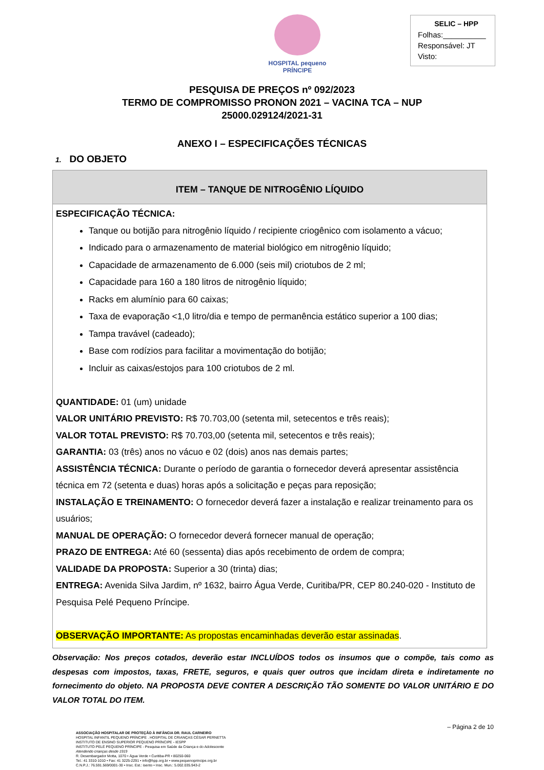HOSPITAL pequeno PRÍNCIPE
SELIC – HPP
Folhas:__________
Responsável: JT
Visto:
PESQUISA DE PREÇOS nº 092/2023
TERMO DE COMPROMISSO PRONON 2021 – VACINA TCA – NUP
25000.029124/2021-31
ANEXO I – ESPECIFICAÇÕES TÉCNICAS
1. DO OBJETO
| ITEM – TANQUE DE NITROGÊNIO LÍQUIDO |
| --- |
| ESPECIFICAÇÃO TÉCNICA: Tanque ou botijão para nitrogênio líquido / recipiente criogênico com isolamento a vácuo; Indicado para o armazenamento de material biológico em nitrogênio líquido; Capacidade de armazenamento de 6.000 (seis mil) criotubos de 2 ml; Capacidade para 160 a 180 litros de nitrogênio líquido; Racks em alumínio para 60 caixas; Taxa de evaporação <1,0 litro/dia e tempo de permanência estático superior a 100 dias; Tampa travável (cadeado); Base com rodízios para facilitar a movimentação do botijão; Incluir as caixas/estojos para 100 criotubos de 2 ml. QUANTIDADE: 01 (um) unidade VALOR UNITÁRIO PREVISTO: R$ 70.703,00 (setenta mil, setecentos e três reais); VALOR TOTAL PREVISTO: R$ 70.703,00 (setenta mil, setecentos e três reais); GARANTIA: 03 (três) anos no vácuo e 02 (dois) anos nas demais partes; ASSISTÊNCIA TÉCNICA: Durante o período de garantia o fornecedor deverá apresentar assistência técnica em 72 (setenta e duas) horas após a solicitação e peças para reposição; INSTALAÇÃO E TREINAMENTO: O fornecedor deverá fazer a instalação e realizar treinamento para os usuários; MANUAL DE OPERAÇÃO: O fornecedor deverá fornecer manual de operação; PRAZO DE ENTREGA: Até 60 (sessenta) dias após recebimento de ordem de compra; VALIDADE DA PROPOSTA: Superior a 30 (trinta) dias; ENTREGA: Avenida Silva Jardim, nº 1632, bairro Água Verde, Curitiba/PR, CEP 80.240-020 - Instituto de Pesquisa Pelé Pequeno Príncipe. OBSERVAÇÃO IMPORTANTE: As propostas encaminhadas deverão estar assinadas . |
Observação: Nos preços cotados, deverão estar INCLUÍDOS todos os insumos que o compõe, tais como as despesas com impostos, taxas, FRETE, seguros, e quais quer outros que incidam direta e indiretamente no fornecimento do objeto. NA PROPOSTA DEVE CONTER A DESCRIÇÃO TÃO SOMENTE DO VALOR UNITÁRIO E DO VALOR TOTAL DO ITEM.
– Página 2 de 10
ASSOCIAÇÃO HOSPITALAR DE PROTEÇÃO À INFÂNCIA DR. RAUL CARNEIRO
HOSPITAL INFANTIL PEQUENO PRÍNCIPE . HOSPITAL DE CRIANÇAS CÉSAR PERNETTA
INSTITUTO DE ENSINO SUPERIOR PEQUENO PRÍNCIPE - IESPP
INSTITUTO PELÉ PEQUENO PRÍNCIPE - Pesquisa em Saúde da Criança e do Adolescente
Atendendo crianças desde 1919
R. Desembargador Motta, 1070 • Água Verde • Curitiba-PR • 80250-060
Tel.: 41 3310-1010 • Fax: 41 3225-2291 • info@hpp.org.br • www.pequenoprincipe.org.br
C.N.P.J.: 76.591.569/0001-30 • Insc. Est.: isento • Insc. Mun.: 5.002.035.943-2